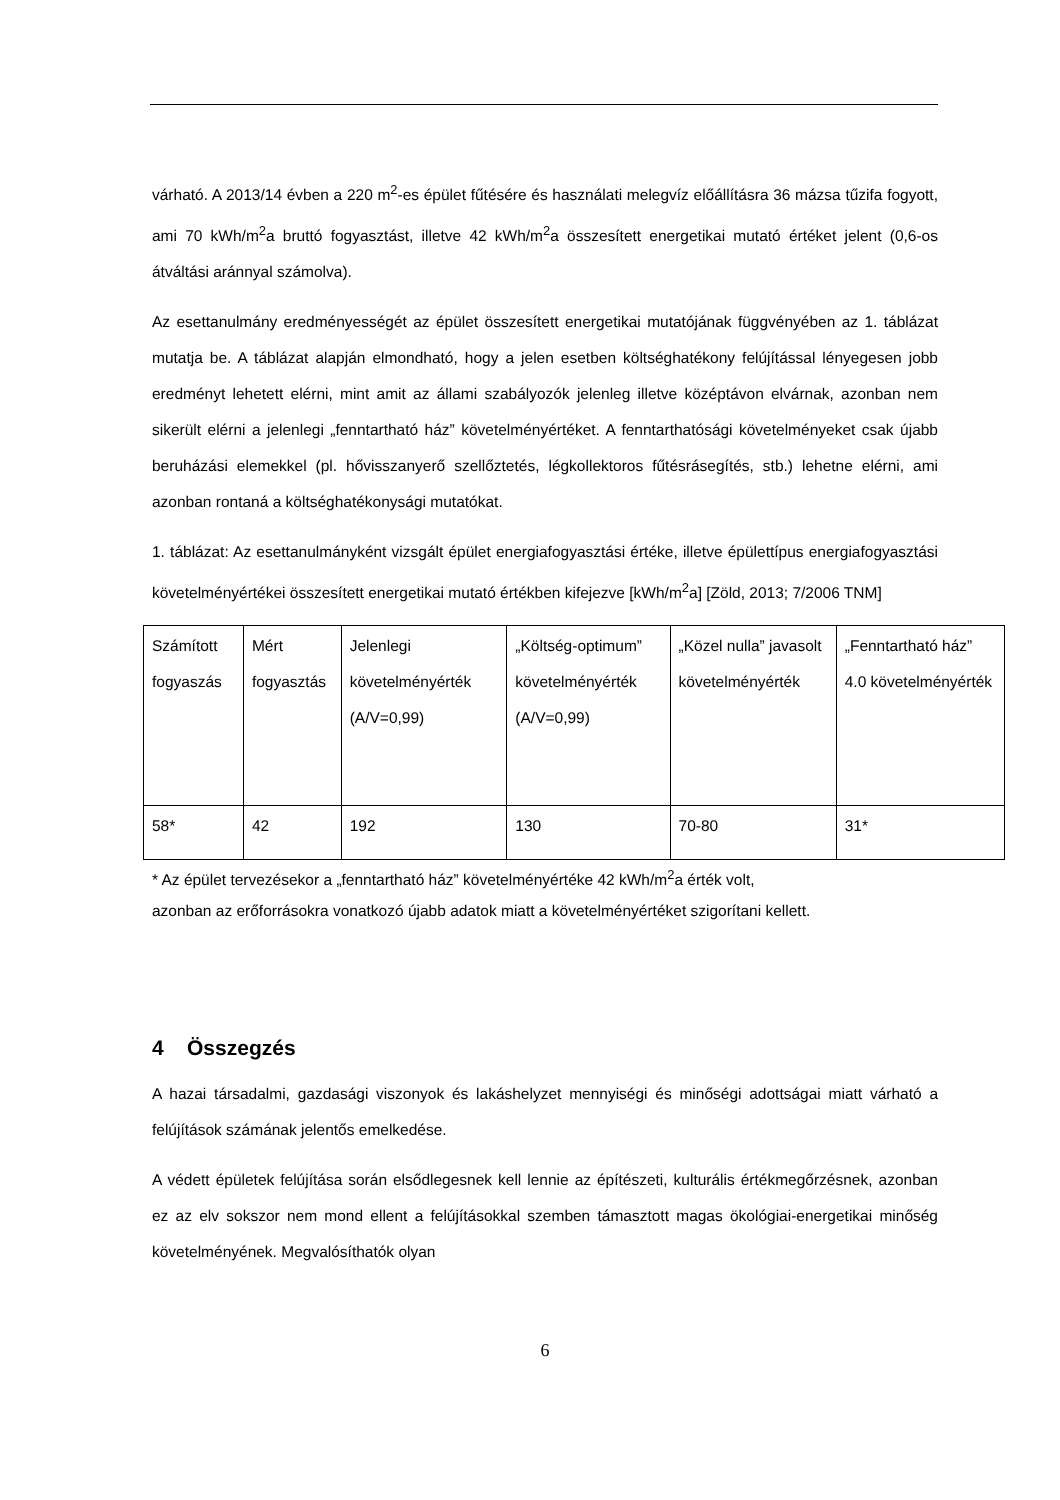várható. A 2013/14 évben a 220 m<sup>2</sup>-es épület fűtésére és használati melegvíz előállításra 36 mázsa tűzifa fogyott, ami 70 kWh/m<sup>2</sup>a bruttó fogyasztást, illetve 42 kWh/m<sup>2</sup>a összesített energetikai mutató értéket jelent (0,6-os átváltási aránnyal számolva).
Az esettanulmány eredményességét az épület összesített energetikai mutatójának függvényében az 1. táblázat mutatja be. A táblázat alapján elmondható, hogy a jelen esetben költséghatékony felújítással lényegesen jobb eredményt lehetett elérni, mint amit az állami szabályozók jelenleg illetve középtávon elvárnak, azonban nem sikerült elérni a jelenlegi „fenntartható ház” követelményértéket. A fenntarthatósági követelményeket csak újabb beruházási elemekkel (pl. hővisszanyerő szellőztetés, légkollektoros fűtésrásegítés, stb.) lehetne elérni, ami azonban rontaná a költséghatékonysági mutatókat.
1. táblázat: Az esettanulmányként vizsgált épület energiafogyasztási értéke, illetve épülettípus energiafogyasztási követelményértékei összesített energetikai mutató értékben kifejezve [kWh/m<sup>2</sup>a] [Zöld, 2013; 7/2006 TNM]
| Számított fogyaszás | Mért fogyasztás | Jelenlegi követelményérték (A/V=0,99) | „Költség-optimum” követelményérték (A/V=0,99) | „Közel nulla” javasolt követelményérték | „Fenntartható ház” 4.0 követelményérték |
| 58* | 42 | 192 | 130 | 70-80 | 31* |
* Az épület tervezésekor a „fenntartható ház” követelményértéke 42 kWh/m<sup>2</sup>a érték volt,
azonban az erőforrásokra vonatkozó újabb adatok miatt a követelményértéket szigorítani kellett.
4 Összegzés
A hazai társadalmi, gazdasági viszonyok és lakáshelyzet mennyiségi és minőségi adottságai miatt várható a felújítások számának jelentős emelkedése.
A védett épületek felújítása során elsődlegesnek kell lennie az építészeti, kulturális értékmegőrzésnek, azonban ez az elv sokszor nem mond ellent a felújításokkal szemben támasztott magas ökológiai-energetikai minőség követelményének. Megvalósíthatók olyan
6